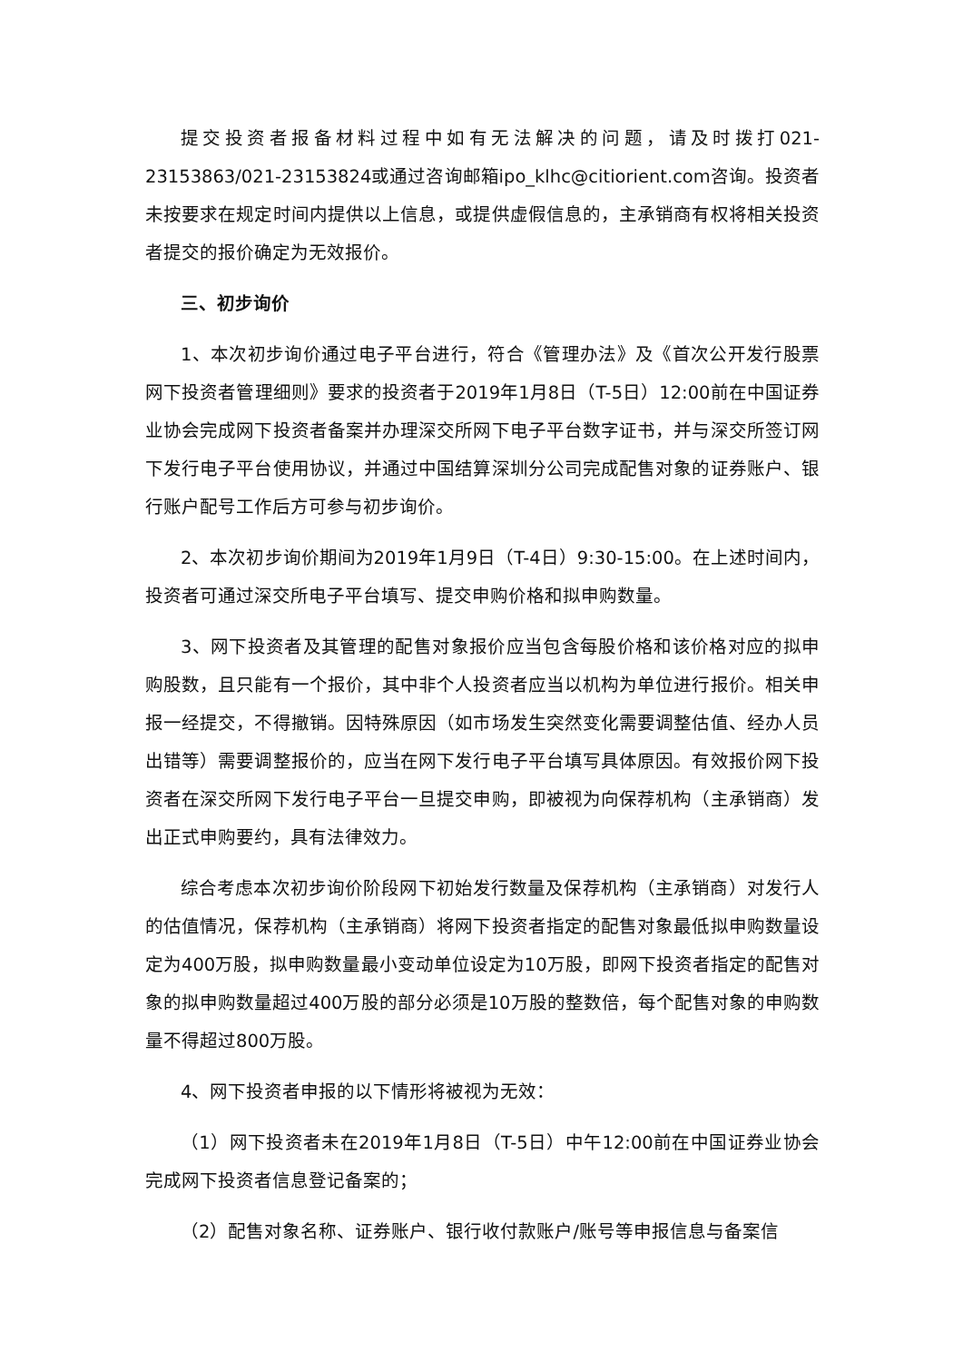提交投资者报备材料过程中如有无法解决的问题，请及时拨打021-23153863/021-23153824或通过咨询邮箱ipo_klhc@citiorient.com咨询。投资者未按要求在规定时间内提供以上信息，或提供虚假信息的，主承销商有权将相关投资者提交的报价确定为无效报价。
三、初步询价
1、本次初步询价通过电子平台进行，符合《管理办法》及《首次公开发行股票网下投资者管理细则》要求的投资者于2019年1月8日（T-5日）12:00前在中国证券业协会完成网下投资者备案并办理深交所网下电子平台数字证书，并与深交所签订网下发行电子平台使用协议，并通过中国结算深圳分公司完成配售对象的证券账户、银行账户配号工作后方可参与初步询价。
2、本次初步询价期间为2019年1月9日（T-4日）9:30-15:00。在上述时间内，投资者可通过深交所电子平台填写、提交申购价格和拟申购数量。
3、网下投资者及其管理的配售对象报价应当包含每股价格和该价格对应的拟申购股数，且只能有一个报价，其中非个人投资者应当以机构为单位进行报价。相关申报一经提交，不得撤销。因特殊原因（如市场发生突然变化需要调整估值、经办人员出错等）需要调整报价的，应当在网下发行电子平台填写具体原因。有效报价网下投资者在深交所网下发行电子平台一旦提交申购，即被视为向保荐机构（主承销商）发出正式申购要约，具有法律效力。
综合考虑本次初步询价阶段网下初始发行数量及保荐机构（主承销商）对发行人的估值情况，保荐机构（主承销商）将网下投资者指定的配售对象最低拟申购数量设定为400万股，拟申购数量最小变动单位设定为10万股，即网下投资者指定的配售对象的拟申购数量超过400万股的部分必须是10万股的整数倍，每个配售对象的申购数量不得超过800万股。
4、网下投资者申报的以下情形将被视为无效：
（1）网下投资者未在2019年1月8日（T-5日）中午12:00前在中国证券业协会完成网下投资者信息登记备案的；
（2）配售对象名称、证券账户、银行收付款账户/账号等申报信息与备案信